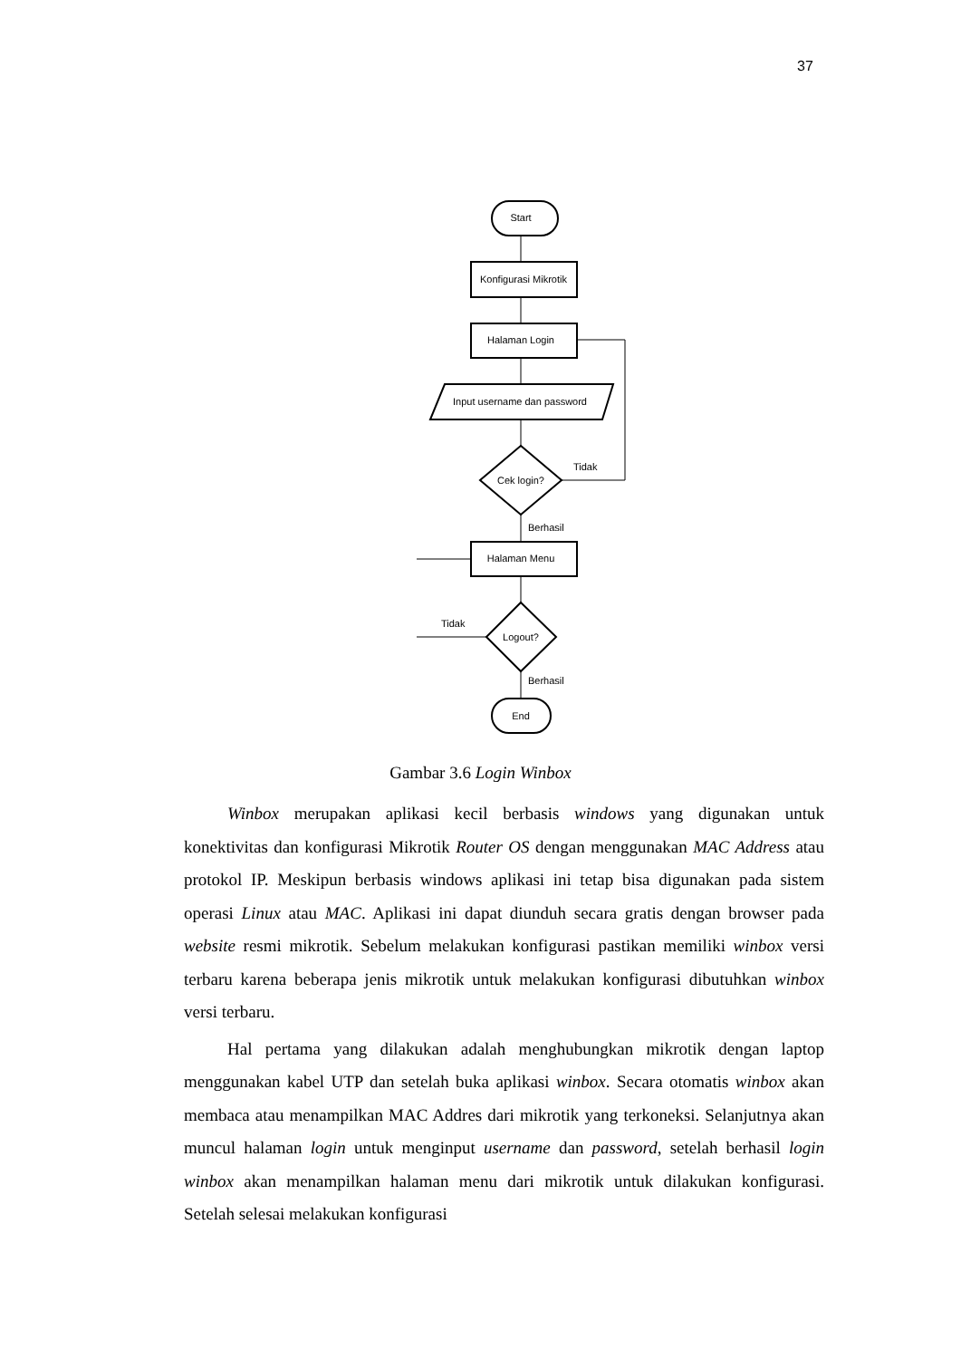37
Start
Konfigurasi Mikrotik
Halaman Login
Input username dan password
Cek login?
Halaman Menu
Logout?
End
Tidak
Berhasil
Tidak
Berhasil
Gambar 3.6 Login Winbox
Winbox merupakan aplikasi kecil berbasis windows yang digunakan untuk konektivitas dan konfigurasi Mikrotik Router OS dengan menggunakan MAC Address atau protokol IP. Meskipun berbasis windows aplikasi ini tetap bisa digunakan pada sistem operasi Linux atau MAC. Aplikasi ini dapat diunduh secara gratis dengan browser pada website resmi mikrotik. Sebelum melakukan konfigurasi pastikan memiliki winbox versi terbaru karena beberapa jenis mikrotik untuk melakukan konfigurasi dibutuhkan winbox versi terbaru.
Hal pertama yang dilakukan adalah menghubungkan mikrotik dengan laptop menggunakan kabel UTP dan setelah buka aplikasi winbox. Secara otomatis winbox akan membaca atau menampilkan MAC Addres dari mikrotik yang terkoneksi. Selanjutnya akan muncul halaman login untuk menginput username dan password, setelah berhasil login winbox akan menampilkan halaman menu dari mikrotik untuk dilakukan konfigurasi. Setelah selesai melakukan konfigurasi